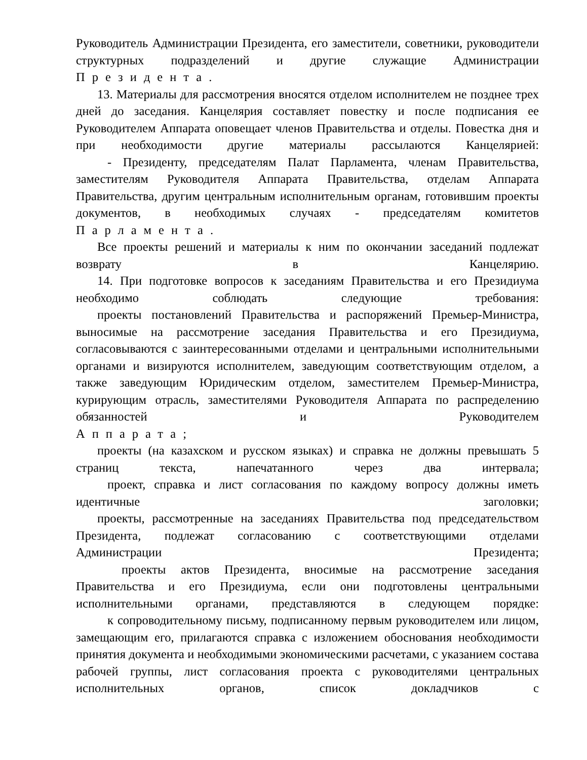Руководитель Администрации Президента, его заместители, советники, руководители структурных подразделений и другие служащие Администрации
Президента.
13. Материалы для рассмотрения вносятся отделом исполнителем не позднее трех дней до заседания. Канцелярия составляет повестку и после подписания ее Руководителем Аппарата оповещает членов Правительства и отделы. Повестка дня и при необходимости другие материалы рассылаются Канцелярией:
- Президенту, председателям Палат Парламента, членам Правительства, заместителям Руководителя Аппарата Правительства, отделам Аппарата Правительства, другим центральным исполнительным органам, готовившим проекты документов, в необходимых случаях - председателям комитетов
Парламента.
Все проекты решений и материалы к ним по окончании заседаний подлежат
возврату в Канцелярию.
14. При подготовке вопросов к заседаниям Правительства и его Президиума
необходимо соблюдать следующие требования:
проекты постановлений Правительства и распоряжений Премьер-Министра, выносимые на рассмотрение заседания Правительства и его Президиума, согласовываются с заинтересованными отделами и центральными исполнительными органами и визируются исполнителем, заведующим соответствующим отделом, а также заведующим Юридическим отделом, заместителем Премьер-Министра, курирующим отрасль, заместителями Руководителя Аппарата по распределению обязанностей и Руководителем
Аппарата;
проекты (на казахском и русском языках) и справка не должны превышать 5
страниц текста, напечатанного через два интервала;
проект, справка и лист согласования по каждому вопросу должны иметь
идентичные заголовки;
проекты, рассмотренные на заседаниях Правительства под председательством Президента, подлежат согласованию с соответствующими отделами
Администрации Президента;
проекты актов Президента, вносимые на рассмотрение заседания Правительства и его Президиума, если они подготовлены центральными исполнительными органами, представляются в следующем порядке:
к сопроводительному письму, подписанному первым руководителем или лицом, замещающим его, прилагаются справка с изложением обоснования необходимости принятия документа и необходимыми экономическими расчетами, с указанием состава рабочей группы, лист согласования проекта с руководителями центральных исполнительных органов, список докладчиков с